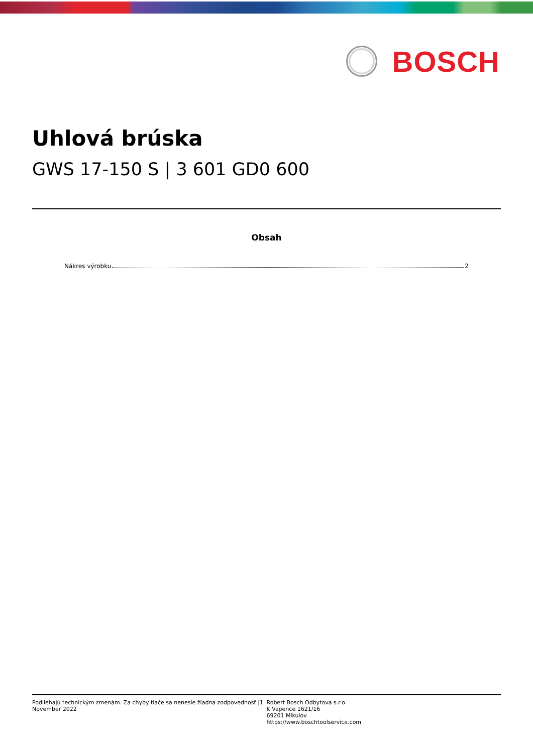BOSCH
Uhlová brúska
GWS 17-150 S | 3 601 GD0 600
Obsah
Nákres výrobku 2
Podliehajú technickým zmenám. Za chyby tlače sa nenesie žiadna zodpovednosť |1
November 2022
Robert Bosch Odbytova s.r.o.
K Vapence 1621/16
69201 Mikulov
https://www.boschtoolservice.com